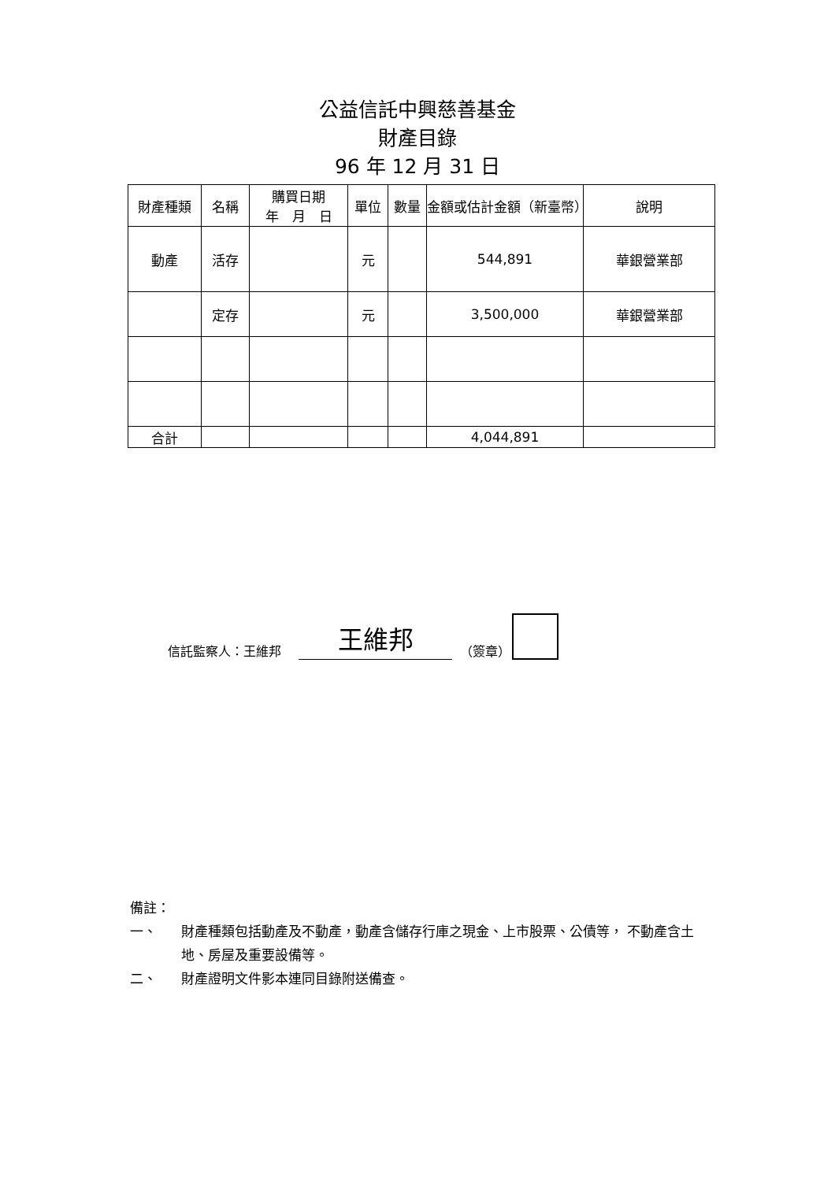公益信託中興慈善基金
財產目錄
96 年 12 月 31 日
| 財產種類 | 名稱 | 購買日期 年 月 日 | 單位 | 數量 | 金額或估計金額（新臺幣） | 說明 |
| --- | --- | --- | --- | --- | --- | --- |
| 動產 | 活存 | | 元 | | 544,891 | 華銀營業部 |
| | 定存 | | 元 | | 3,500,000 | 華銀營業部 |
| 合計 | | | | | 4,044,891 | |
信託監察人：王維邦 王維邦 （簽章）
備註：
一、 財產種類包括動產及不動產，動產含儲存行庫之現金、上市股票、公債等， 不動產含土地、房屋及重要設備等。
二、 財產證明文件影本連同目錄附送備查。